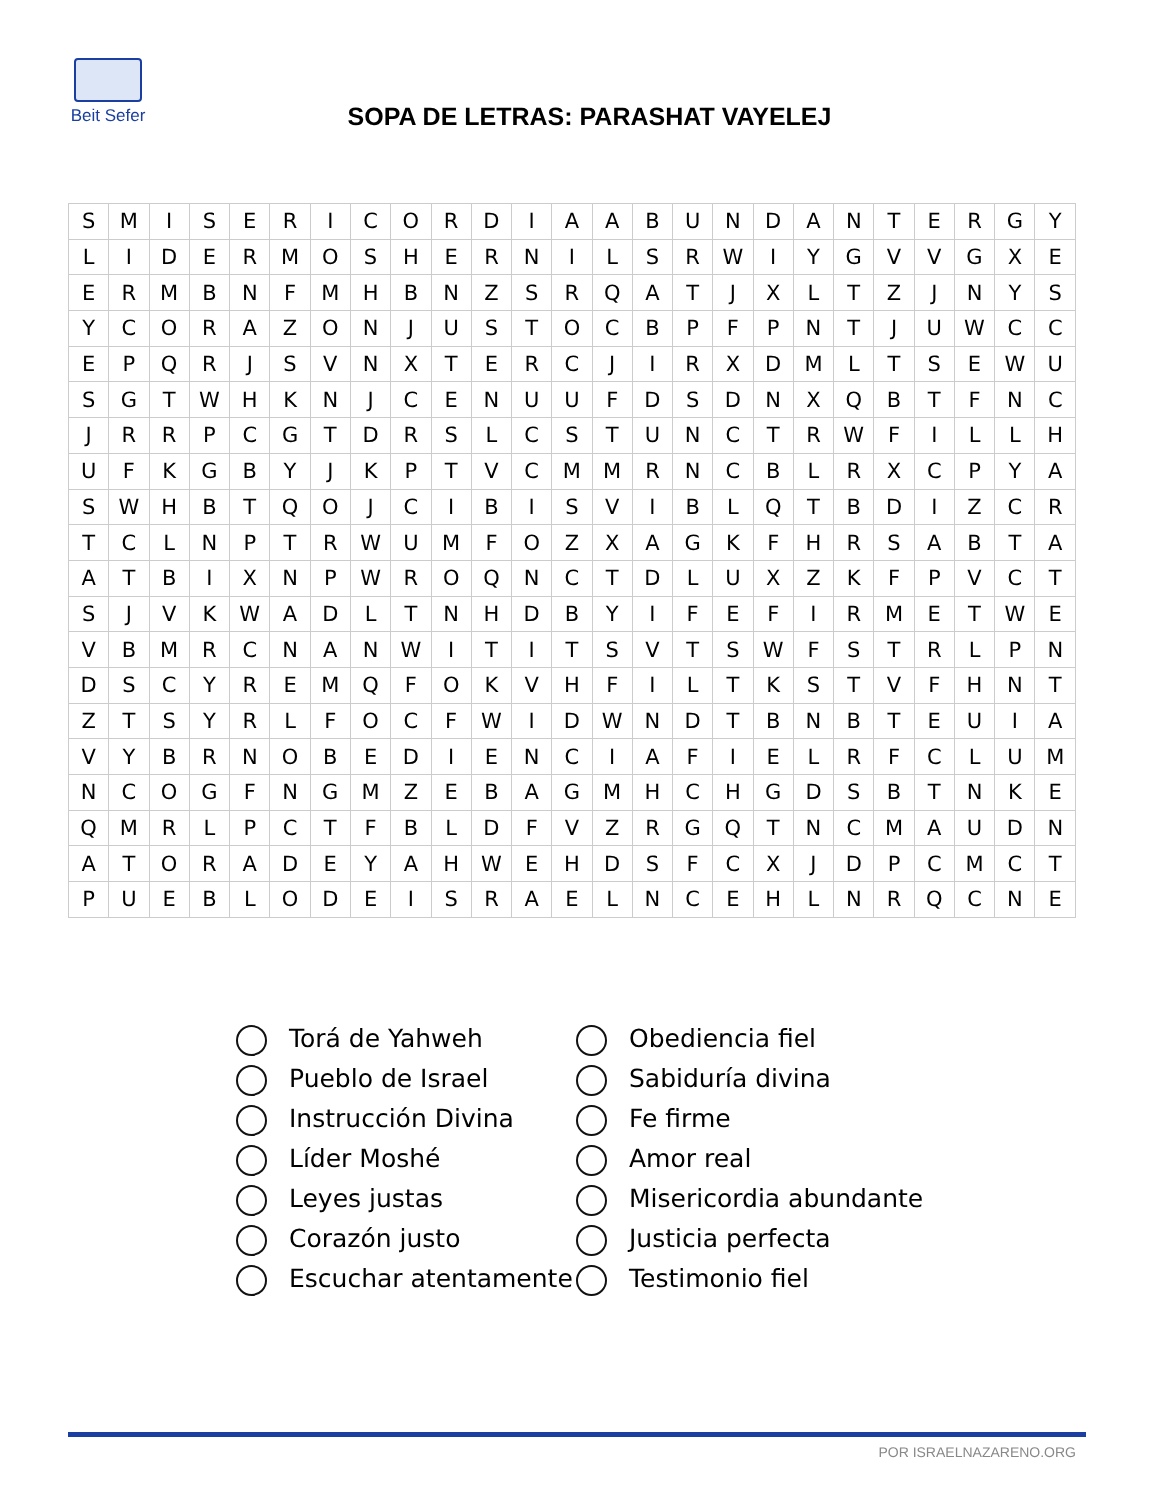Beit Sefer
SOPA DE LETRAS: PARASHAT VAYELEJ
| S | M | I | S | E | R | I | C | O | R | D | I | A | A | B | U | N | D | A | N | T | E | R | G | Y |
| L | I | D | E | R | M | O | S | H | E | R | N | I | L | S | R | W | I | Y | G | V | V | G | X | E |
| E | R | M | B | N | F | M | H | B | N | Z | S | R | Q | A | T | J | X | L | T | Z | J | N | Y | S |
| Y | C | O | R | A | Z | O | N | J | U | S | T | O | C | B | P | F | P | N | T | J | U | W | C | C |
| E | P | Q | R | J | S | V | N | X | T | E | R | C | J | I | R | X | D | M | L | T | S | E | W | U |
| S | G | T | W | H | K | N | J | C | E | N | U | U | F | D | S | D | N | X | Q | B | T | F | N | C |
| J | R | R | P | C | G | T | D | R | S | L | C | S | T | U | N | C | T | R | W | F | I | L | L | H |
| U | F | K | G | B | Y | J | K | P | T | V | C | M | M | R | N | C | B | L | R | X | C | P | Y | A |
| S | W | H | B | T | Q | O | J | C | I | B | I | S | V | I | B | L | Q | T | B | D | I | Z | C | R |
| T | C | L | N | P | T | R | W | U | M | F | O | Z | X | A | G | K | F | H | R | S | A | B | T | A |
| A | T | B | I | X | N | P | W | R | O | Q | N | C | T | D | L | U | X | Z | K | F | P | V | C | T |
| S | J | V | K | W | A | D | L | T | N | H | D | B | Y | I | F | E | F | I | R | M | E | T | W | E |
| V | B | M | R | C | N | A | N | W | I | T | I | T | S | V | T | S | W | F | S | T | R | L | P | N |
| D | S | C | Y | R | E | M | Q | F | O | K | V | H | F | I | L | T | K | S | T | V | F | H | N | T |
| Z | T | S | Y | R | L | F | O | C | F | W | I | D | W | N | D | T | B | N | B | T | E | U | I | A |
| V | Y | B | R | N | O | B | E | D | I | E | N | C | I | A | F | I | E | L | R | F | C | L | U | M |
| N | C | O | G | F | N | G | M | Z | E | B | A | G | M | H | C | H | G | D | S | B | T | N | K | E |
| Q | M | R | L | P | C | T | F | B | L | D | F | V | Z | R | G | Q | T | N | C | M | A | U | D | N |
| A | T | O | R | A | D | E | Y | A | H | W | E | H | D | S | F | C | X | J | D | P | C | M | C | T |
| P | U | E | B | L | O | D | E | I | S | R | A | E | L | N | C | E | H | L | N | R | Q | C | N | E |
| Torá de Yahweh | Obediencia fiel |
| Pueblo de Israel | Sabiduría divina |
| Instrucción Divina | Fe firme |
| Líder Moshé | Amor real |
| Leyes justas | Misericordia abundante |
| Corazón justo | Justicia perfecta |
| Escuchar atentamente | Testimonio fiel |
POR ISRAELNAZARENO.ORG